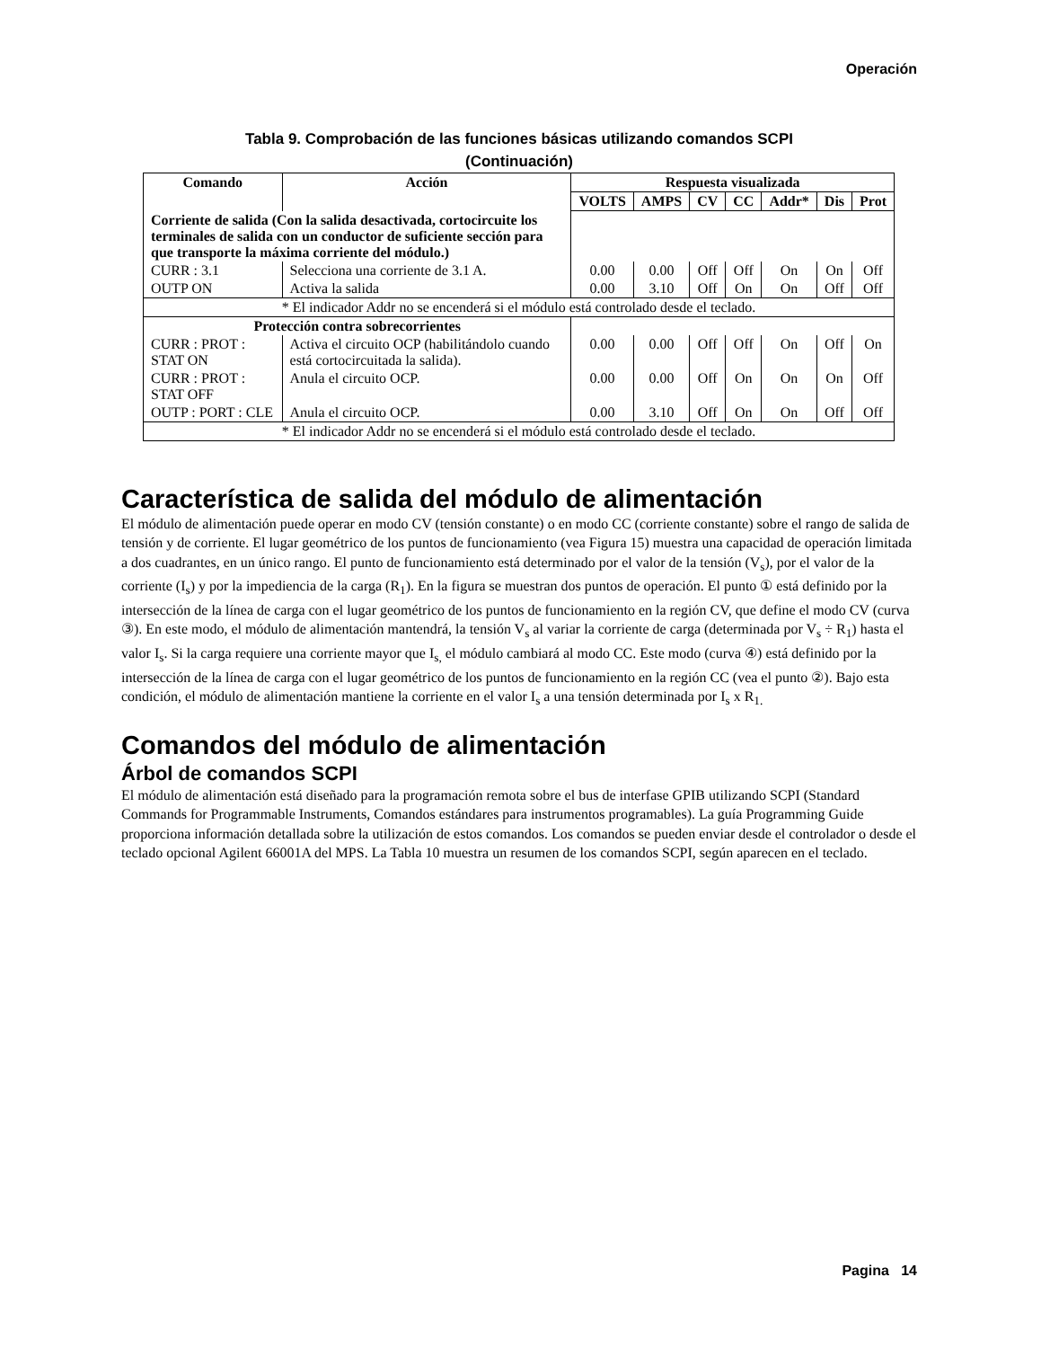Operación
Tabla 9. Comprobación de las funciones básicas utilizando comandos SCPI
(Continuación)
| Comando | Acción | Respuesta visualizada | | | | | | |
| --- | --- | --- | --- | --- | --- | --- | --- | --- |
| | | VOLTS | AMPS | CV | CC | Addr* | Dis | Prot |
| Corriente de salida (Con la salida desactivada, cortocircuite los terminales de salida con un conductor de suficiente sección para que transporte la máxima corriente del módulo.) | | | | | | | | |
| CURR : 3.1 | Selecciona una corriente de 3.1 A. | 0.00 | 0.00 | Off | Off | On | On | Off |
| OUTP ON | Activa la salida | 0.00 | 3.10 | Off | On | On | Off | Off |
| * El indicador Addr no se encenderá si el módulo está controlado desde el teclado. | | | | | | | | |
| Protección contra sobrecorrientes | | | | | | | | |
| CURR : PROT : STAT ON | Activa el circuito OCP (habilitándolo cuando está cortocircuitada la salida). | 0.00 | 0.00 | Off | Off | On | Off | On |
| CURR : PROT : STAT OFF | Anula el circuito OCP. | 0.00 | 0.00 | Off | On | On | On | Off |
| OUTP : PORT : CLE | Anula el circuito OCP. | 0.00 | 3.10 | Off | On | On | Off | Off |
| * El indicador Addr no se encenderá si el módulo está controlado desde el teclado. | | | | | | | | |
Característica de salida del módulo de alimentación
El módulo de alimentación puede operar en modo CV (tensión constante) o en modo CC (corriente constante) sobre el rango de salida de tensión y de corriente. El lugar geométrico de los puntos de funcionamiento (vea Figura 15) muestra una capacidad de operación limitada a dos cuadrantes, en un único rango. El punto de funcionamiento está determinado por el valor de la tensión (V<sub>s</sub>), por el valor de la corriente (I<sub>s</sub>) y por la impediencia de la carga (R<sub>1</sub>). En la figura se muestran dos puntos de operación. El punto ① está definido por la intersección de la línea de carga con el lugar geométrico de los puntos de funcionamiento en la región CV, que define el modo CV (curva ③). En este modo, el módulo de alimentación mantendrá, la tensión V<sub>s</sub> al variar la corriente de carga (determinada por V<sub>s</sub> ÷ R<sub>1</sub>) hasta el valor I<sub>s</sub>. Si la carga requiere una corriente mayor que I<sub>s,</sub> el módulo cambiará al modo CC. Este modo (curva ④) está definido por la intersección de la línea de carga con el lugar geométrico de los puntos de funcionamiento en la región CC (vea el punto ②). Bajo esta condición, el módulo de alimentación mantiene la corriente en el valor I<sub>s</sub> a una tensión determinada por I<sub>s</sub> x R<sub>1.</sub>
Comandos del módulo de alimentación
Árbol de comandos SCPI
El módulo de alimentación está diseñado para la programación remota sobre el bus de interfase GPIB utilizando SCPI (Standard Commands for Programmable Instruments, Comandos estándares para instrumentos programables). La guía Programming Guide proporciona información detallada sobre la utilización de estos comandos. Los comandos se pueden enviar desde el controlador o desde el teclado opcional Agilent 66001A del MPS. La Tabla 10 muestra un resumen de los comandos SCPI, según aparecen en el teclado.
Pagina 14